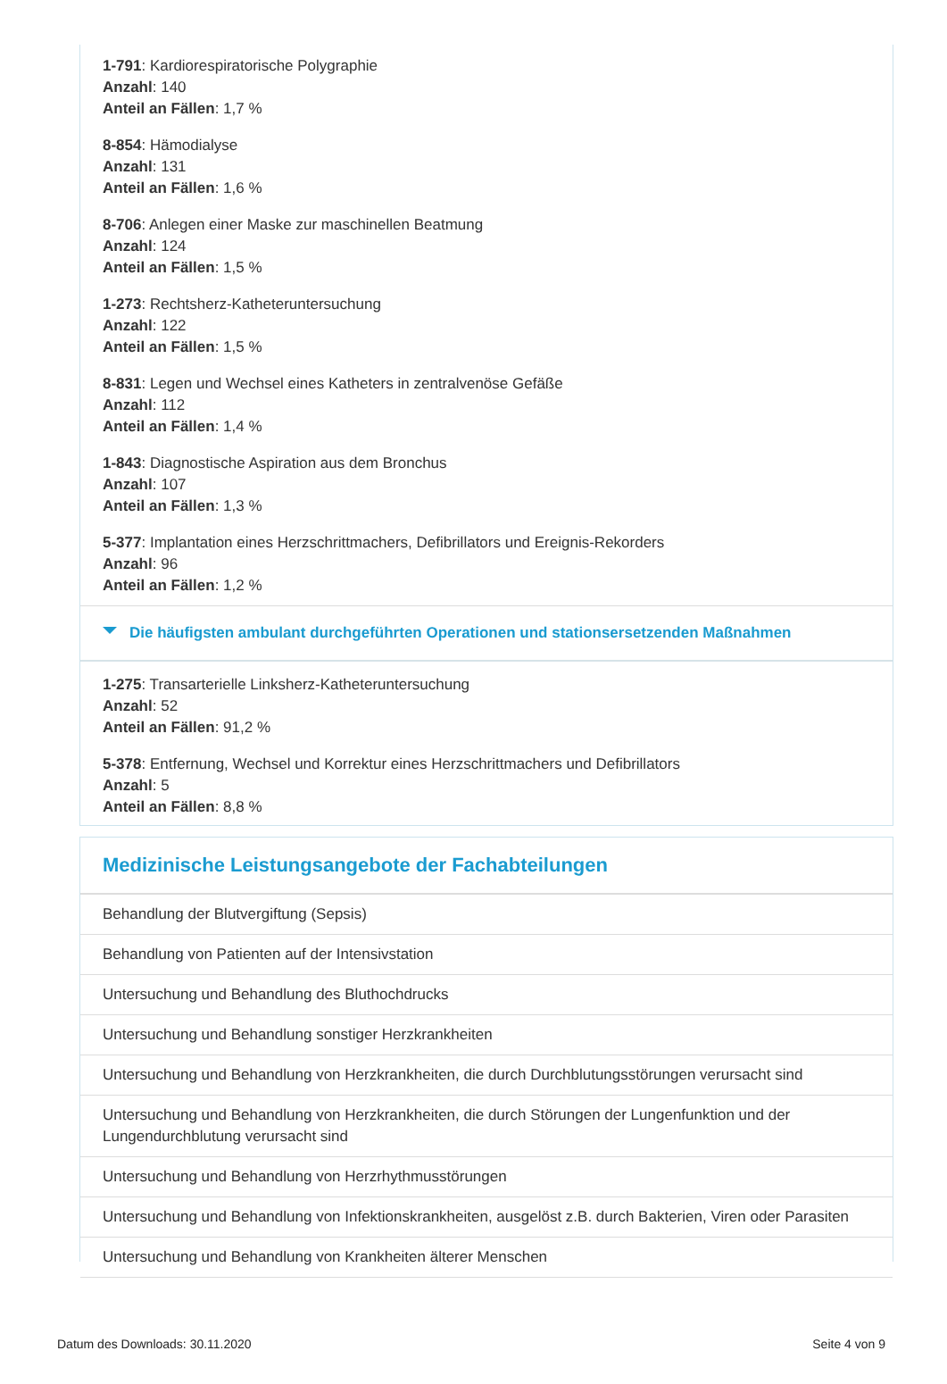1-791: Kardiorespiratorische Polygraphie
Anzahl: 140
Anteil an Fällen: 1,7 %
8-854: Hämodialyse
Anzahl: 131
Anteil an Fällen: 1,6 %
8-706: Anlegen einer Maske zur maschinellen Beatmung
Anzahl: 124
Anteil an Fällen: 1,5 %
1-273: Rechtsherz-Katheteruntersuchung
Anzahl: 122
Anteil an Fällen: 1,5 %
8-831: Legen und Wechsel eines Katheters in zentralvenöse Gefäße
Anzahl: 112
Anteil an Fällen: 1,4 %
1-843: Diagnostische Aspiration aus dem Bronchus
Anzahl: 107
Anteil an Fällen: 1,3 %
5-377: Implantation eines Herzschrittmachers, Defibrillators und Ereignis-Rekorders
Anzahl: 96
Anteil an Fällen: 1,2 %
Die häufigsten ambulant durchgeführten Operationen und stationsersetzenden Maßnahmen
1-275: Transarterielle Linksherz-Katheteruntersuchung
Anzahl: 52
Anteil an Fällen: 91,2 %
5-378: Entfernung, Wechsel und Korrektur eines Herzschrittmachers und Defibrillators
Anzahl: 5
Anteil an Fällen: 8,8 %
Medizinische Leistungsangebote der Fachabteilungen
Behandlung der Blutvergiftung (Sepsis)
Behandlung von Patienten auf der Intensivstation
Untersuchung und Behandlung des Bluthochdrucks
Untersuchung und Behandlung sonstiger Herzkrankheiten
Untersuchung und Behandlung von Herzkrankheiten, die durch Durchblutungsstörungen verursacht sind
Untersuchung und Behandlung von Herzkrankheiten, die durch Störungen der Lungenfunktion und der Lungendurchblutung verursacht sind
Untersuchung und Behandlung von Herzrhythmusstörungen
Untersuchung und Behandlung von Infektionskrankheiten, ausgelöst z.B. durch Bakterien, Viren oder Parasiten
Untersuchung und Behandlung von Krankheiten älterer Menschen
Datum des Downloads: 30.11.2020 Seite 4 von 9